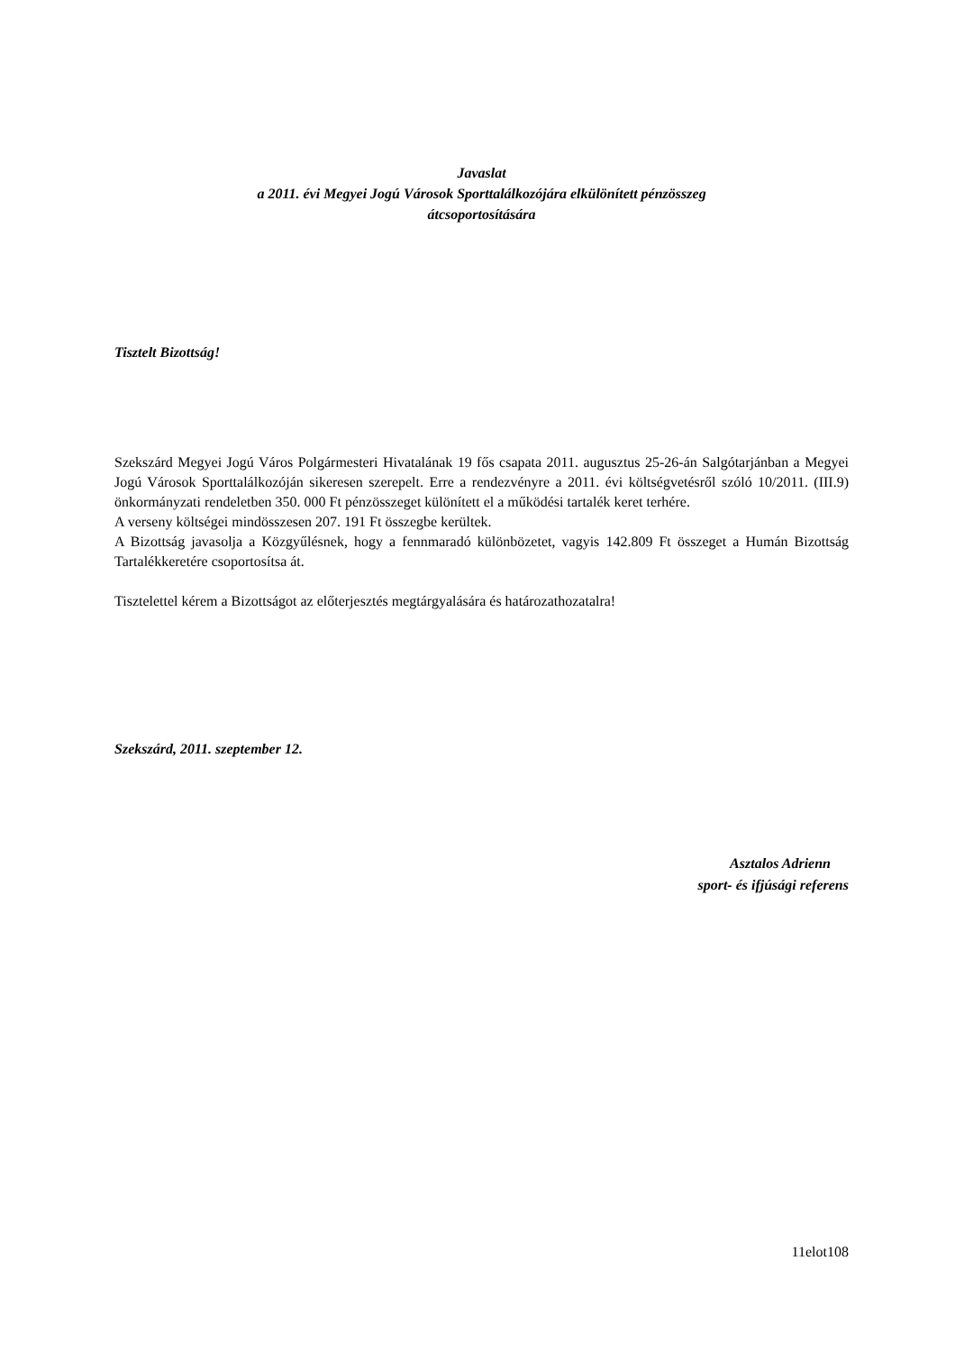Javaslat
a 2011. évi Megyei Jogú Városok Sporttalálkozójára elkülönített pénzösszeg
átcsoportosítására
Tisztelt Bizottság!
Szekszárd Megyei Jogú Város Polgármesteri Hivatalának 19 fős csapata 2011. augusztus 25-26-án Salgótarjánban a Megyei Jogú Városok Sporttalálkozóján sikeresen szerepelt. Erre a rendezvényre a 2011. évi költségvetésről szóló 10/2011. (III.9) önkormányzati rendeletben 350. 000 Ft pénzösszeget különített el a működési tartalék keret terhére.
A verseny költségei mindösszesen 207. 191 Ft összegbe kerültek.
A Bizottság javasolja a Közgyűlésnek, hogy a fennmaradó különbözetet, vagyis 142.809 Ft összeget a Humán Bizottság Tartalékkeretére csoportosítsa át.
Tisztelettel kérem a Bizottságot az előterjesztés megtárgyalására és határozathozatalra!
Szekszárd, 2011. szeptember 12.
Asztalos Adrienn
sport- és ifjúsági referens
11elot108